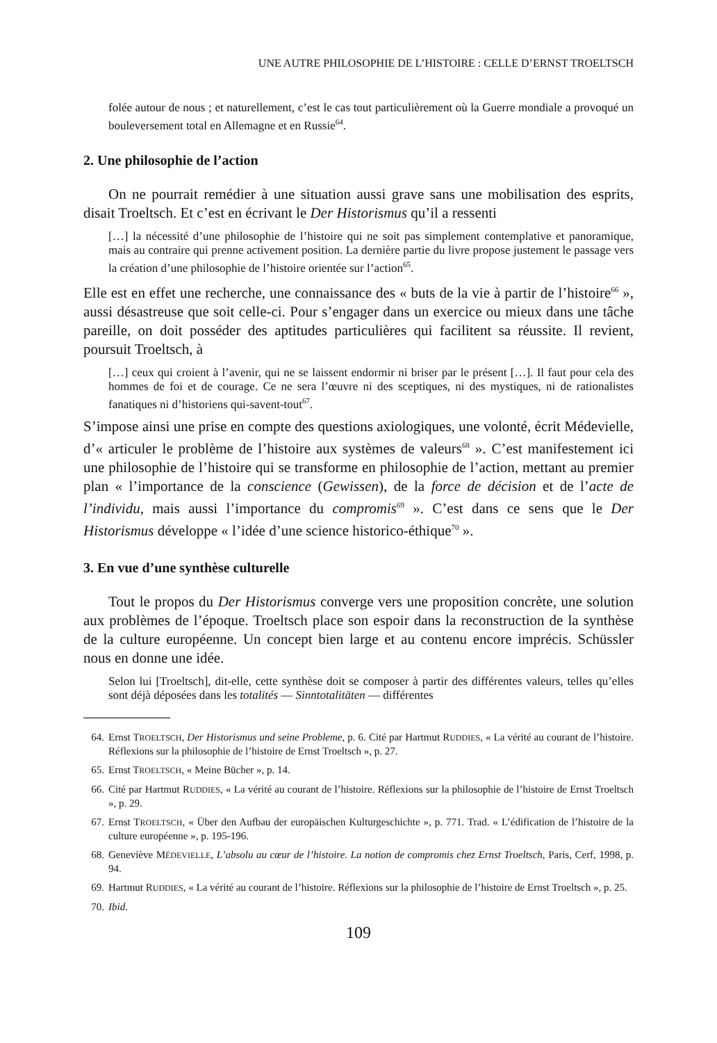UNE AUTRE PHILOSOPHIE DE L’HISTOIRE : CELLE D’ERNST TROELTSCH
folée autour de nous ; et naturellement, c’est le cas tout particulièrement où la Guerre mondiale a provoqué un bouleversement total en Allemagne et en Russie<sup>64</sup>.
2. Une philosophie de l’action
On ne pourrait remédier à une situation aussi grave sans une mobilisation des esprits, disait Troeltsch. Et c’est en écrivant le Der Historismus qu’il a ressenti
[…] la nécessité d’une philosophie de l’histoire qui ne soit pas simplement contemplative et panoramique, mais au contraire qui prenne activement position. La dernière partie du livre propose justement le passage vers la création d’une philosophie de l’histoire orientée sur l’action<sup>65</sup>.
Elle est en effet une recherche, une connaissance des « buts de la vie à partir de l’histoire<sup>66</sup> », aussi désastreuse que soit celle-ci. Pour s’engager dans un exercice ou mieux dans une tâche pareille, on doit posséder des aptitudes particulières qui facilitent sa réussite. Il revient, poursuit Troeltsch, à
[…] ceux qui croient à l’avenir, qui ne se laissent endormir ni briser par le présent […]. Il faut pour cela des hommes de foi et de courage. Ce ne sera l’œuvre ni des sceptiques, ni des mystiques, ni de rationalistes fanatiques ni d’historiens qui-savent-tout<sup>67</sup>.
S’impose ainsi une prise en compte des questions axiologiques, une volonté, écrit Médevielle, d’« articuler le problème de l’histoire aux systèmes de valeurs<sup>68</sup> ». C’est manifestement ici une philosophie de l’histoire qui se transforme en philosophie de l’action, mettant au premier plan « l’importance de la conscience (Gewissen), de la force de décision et de l’acte de l’individu, mais aussi l’importance du compromis<sup>69</sup> ». C’est dans ce sens que le Der Historismus développe « l’idée d’une science historico-éthique<sup>70</sup> ».
3. En vue d’une synthèse culturelle
Tout le propos du Der Historismus converge vers une proposition concrète, une solution aux problèmes de l’époque. Troeltsch place son espoir dans la reconstruction de la synthèse de la culture européenne. Un concept bien large et au contenu encore imprécis. Schüssler nous en donne une idée.
Selon lui [Troeltsch], dit-elle, cette synthèse doit se composer à partir des différentes valeurs, telles qu’elles sont déjà déposées dans les totalités — Sinntotalitäten — différentes
64. Ernst TROELTSCH, Der Historismus und seine Probleme, p. 6. Cité par Hartmut RUDDIES, « La vérité au courant de l’histoire. Réflexions sur la philosophie de l’histoire de Ernst Troeltsch », p. 27.
65. Ernst TROELTSCH, « Meine Bücher », p. 14.
66. Cité par Hartmut RUDDIES, « La vérité au courant de l’histoire. Réflexions sur la philosophie de l’histoire de Ernst Troeltsch », p. 29.
67. Ernst TROELTSCH, « Über den Aufbau der europäischen Kulturgeschichte », p. 771. Trad. « L’édification de l’histoire de la culture européenne », p. 195-196.
68. Geneviève MÉDEVIELLE, L’absolu au cœur de l’histoire. La notion de compromis chez Ernst Troeltsch, Paris, Cerf, 1998, p. 94.
69. Hartmut RUDDIES, « La vérité au courant de l’histoire. Réflexions sur la philosophie de l’histoire de Ernst Troeltsch », p. 25.
70. Ibid.
109